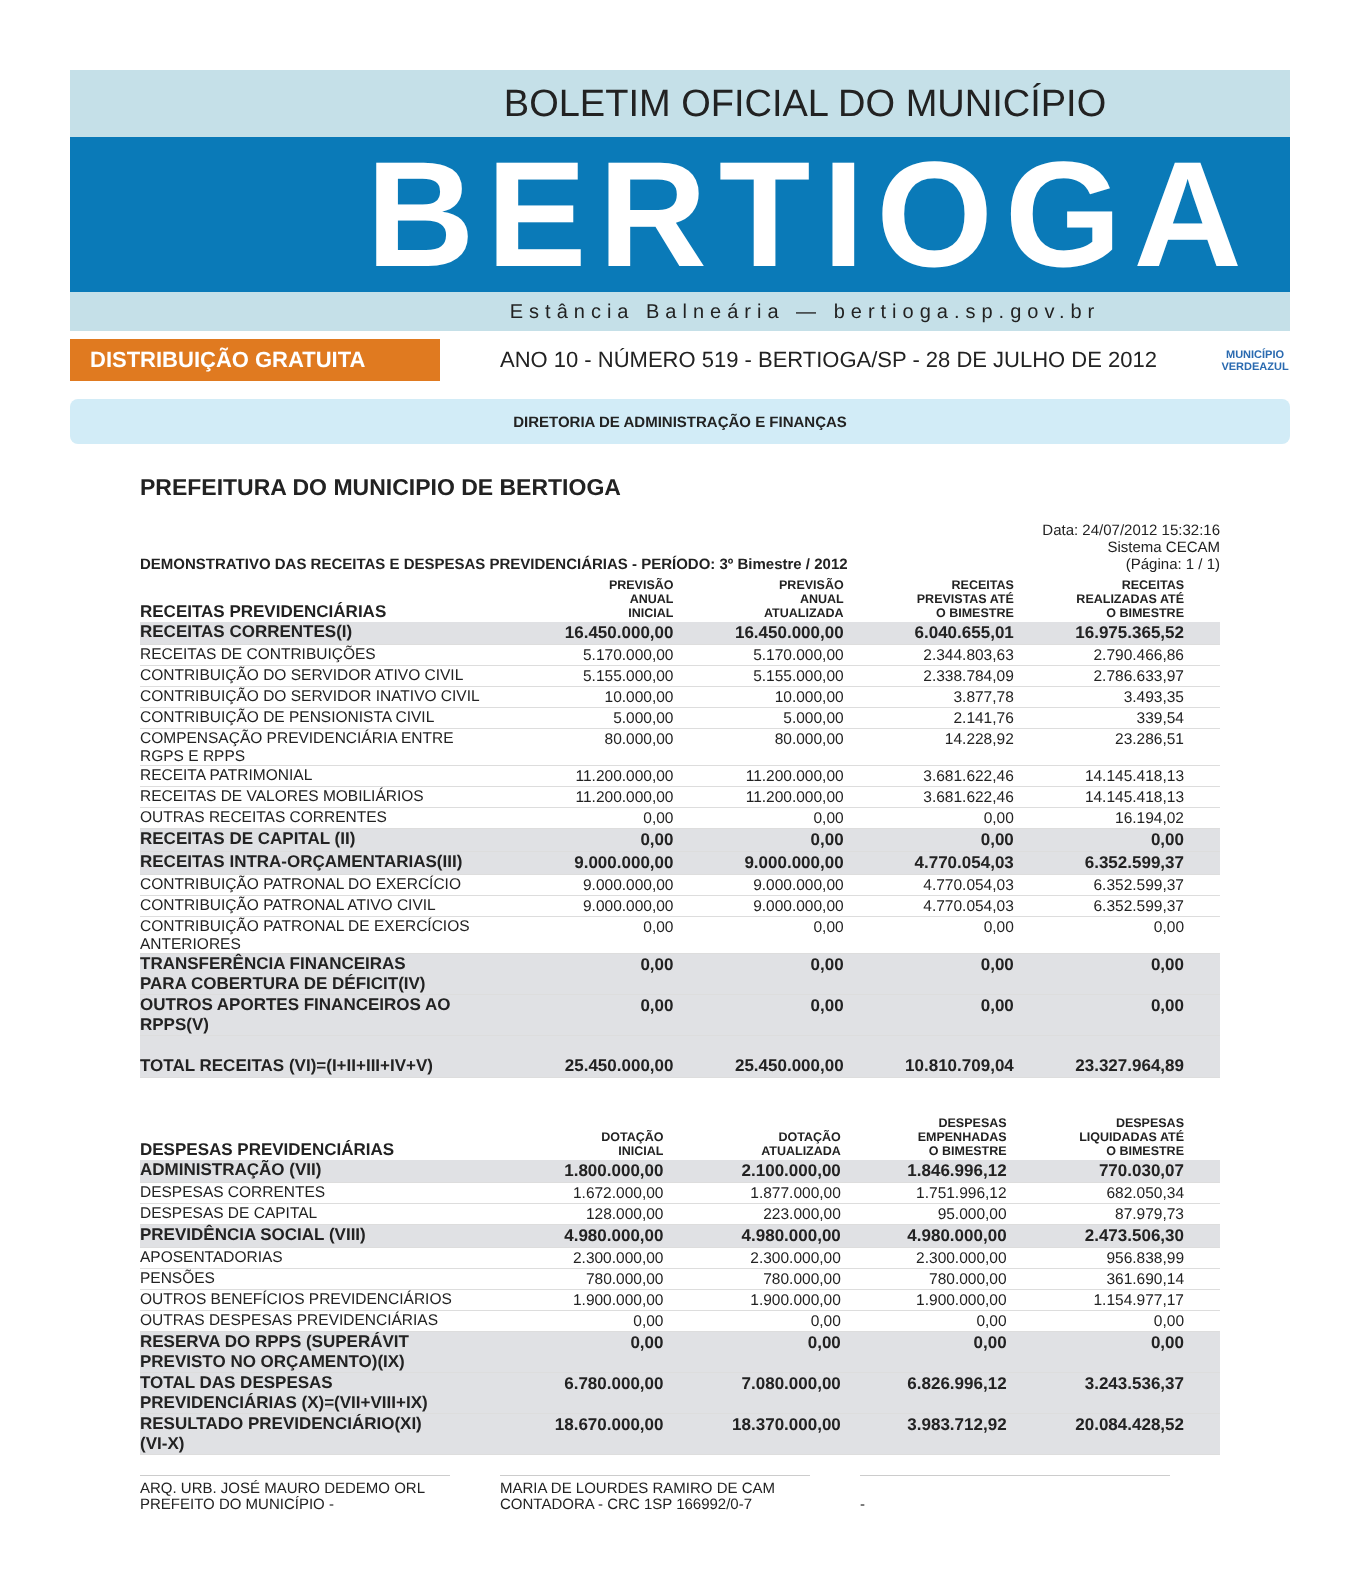BOLETIM OFICIAL DO MUNICÍPIO
BERTIOGA
Estância Balneária — bertioga.sp.gov.br
DISTRIBUIÇÃO GRATUITA
ANO 10 - NÚMERO 519 - BERTIOGA/SP - 28 DE JULHO DE 2012
MUNICÍPIO VERDEAZUL
DIRETORIA DE ADMINISTRAÇÃO E FINANÇAS
PREFEITURA DO MUNICIPIO DE BERTIOGA
DEMONSTRATIVO DAS RECEITAS E DESPESAS PREVIDENCIÁRIAS - PERÍODO: 3º Bimestre / 2012
Data: 24/07/2012 15:32:16
Sistema CECAM
(Página: 1 / 1)
| RECEITAS PREVIDENCIÁRIAS | PREVISÃO ANUAL INICIAL | PREVISÃO ANUAL ATUALIZADA | RECEITAS PREVISTAS ATÉ O BIMESTRE | RECEITAS REALIZADAS ATÉ O BIMESTRE |
| --- | --- | --- | --- | --- |
| RECEITAS CORRENTES(I) | 16.450.000,00 | 16.450.000,00 | 6.040.655,01 | 16.975.365,52 |
| RECEITAS DE CONTRIBUIÇÕES | 5.170.000,00 | 5.170.000,00 | 2.344.803,63 | 2.790.466,86 |
| CONTRIBUIÇÃO DO SERVIDOR ATIVO CIVIL | 5.155.000,00 | 5.155.000,00 | 2.338.784,09 | 2.786.633,97 |
| CONTRIBUIÇÃO DO SERVIDOR INATIVO CIVIL | 10.000,00 | 10.000,00 | 3.877,78 | 3.493,35 |
| CONTRIBUIÇÃO DE PENSIONISTA CIVIL | 5.000,00 | 5.000,00 | 2.141,76 | 339,54 |
| COMPENSAÇÃO PREVIDENCIÁRIA ENTRE RGPS E RPPS | 80.000,00 | 80.000,00 | 14.228,92 | 23.286,51 |
| RECEITA PATRIMONIAL | 11.200.000,00 | 11.200.000,00 | 3.681.622,46 | 14.145.418,13 |
| RECEITAS DE VALORES MOBILIÁRIOS | 11.200.000,00 | 11.200.000,00 | 3.681.622,46 | 14.145.418,13 |
| OUTRAS RECEITAS CORRENTES | 0,00 | 0,00 | 0,00 | 16.194,02 |
| RECEITAS DE CAPITAL (II) | 0,00 | 0,00 | 0,00 | 0,00 |
| RECEITAS INTRA-ORÇAMENTARIAS(III) | 9.000.000,00 | 9.000.000,00 | 4.770.054,03 | 6.352.599,37 |
| CONTRIBUIÇÃO PATRONAL DO EXERCÍCIO | 9.000.000,00 | 9.000.000,00 | 4.770.054,03 | 6.352.599,37 |
| CONTRIBUIÇÃO PATRONAL ATIVO CIVIL | 9.000.000,00 | 9.000.000,00 | 4.770.054,03 | 6.352.599,37 |
| CONTRIBUIÇÃO PATRONAL DE EXERCÍCIOS ANTERIORES | 0,00 | 0,00 | 0,00 | 0,00 |
| TRANSFERÊNCIA FINANCEIRAS PARA COBERTURA DE DÉFICIT(IV) | 0,00 | 0,00 | 0,00 | 0,00 |
| OUTROS APORTES FINANCEIROS AO RPPS(V) | 0,00 | 0,00 | 0,00 | 0,00 |
| TOTAL RECEITAS (VI)=(I+II+III+IV+V) | 25.450.000,00 | 25.450.000,00 | 10.810.709,04 | 23.327.964,89 |
| DESPESAS PREVIDENCIÁRIAS | DOTAÇÃO INICIAL | DOTAÇÃO ATUALIZADA | DESPESAS EMPENHADAS O BIMESTRE | DESPESAS LIQUIDADAS ATÉ O BIMESTRE |
| --- | --- | --- | --- | --- |
| ADMINISTRAÇÃO (VII) | 1.800.000,00 | 2.100.000,00 | 1.846.996,12 | 770.030,07 |
| DESPESAS CORRENTES | 1.672.000,00 | 1.877.000,00 | 1.751.996,12 | 682.050,34 |
| DESPESAS DE CAPITAL | 128.000,00 | 223.000,00 | 95.000,00 | 87.979,73 |
| PREVIDÊNCIA SOCIAL (VIII) | 4.980.000,00 | 4.980.000,00 | 4.980.000,00 | 2.473.506,30 |
| APOSENTADORIAS | 2.300.000,00 | 2.300.000,00 | 2.300.000,00 | 956.838,99 |
| PENSÕES | 780.000,00 | 780.000,00 | 780.000,00 | 361.690,14 |
| OUTROS BENEFÍCIOS PREVIDENCIÁRIOS | 1.900.000,00 | 1.900.000,00 | 1.900.000,00 | 1.154.977,17 |
| OUTRAS DESPESAS PREVIDENCIÁRIAS | 0,00 | 0,00 | 0,00 | 0,00 |
| RESERVA DO RPPS (SUPERÁVIT PREVISTO NO ORÇAMENTO)(IX) | 0,00 | 0,00 | 0,00 | 0,00 |
| TOTAL DAS DESPESAS PREVIDENCIÁRIAS (X)=(VII+VIII+IX) | 6.780.000,00 | 7.080.000,00 | 6.826.996,12 | 3.243.536,37 |
| RESULTADO PREVIDENCIÁRIO(XI) (VI-X) | 18.670.000,00 | 18.370.000,00 | 3.983.712,92 | 20.084.428,52 |
ARQ. URB. JOSÉ MAURO DEDEMO ORL
PREFEITO DO MUNICÍPIO -
MARIA DE LOURDES RAMIRO DE CAM
CONTADORA - CRC 1SP 166992/0-7
-